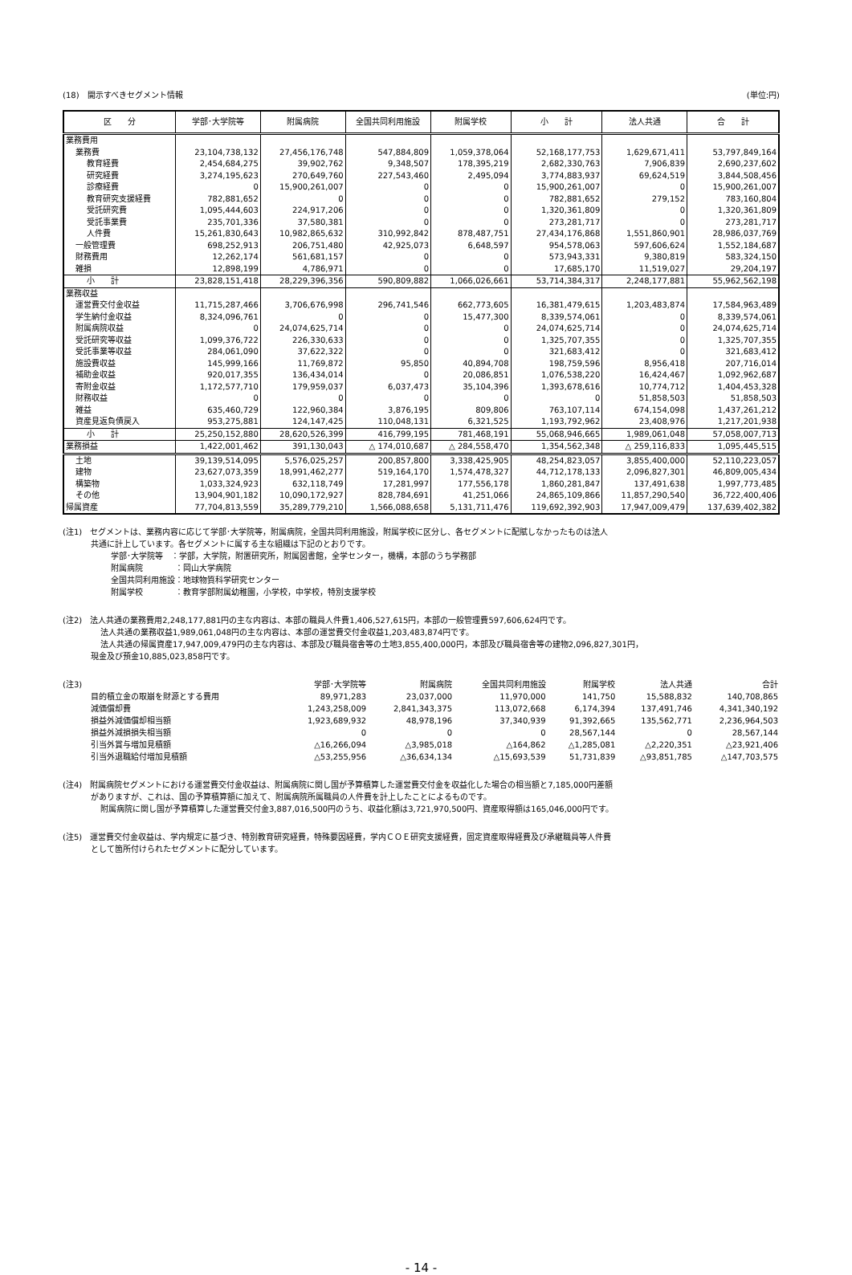(18)　開示すべきセグメント情報 (単位:円)
| 区 分 | 学部･大学院等 | 附属病院 | 全国共同利用施設 | 附属学校 | 小 計 | 法人共通 | 合 計 |
| --- | --- | --- | --- | --- | --- | --- | --- |
| 業務費用 | | | | | | | |
| 業務費 | 23,104,738,132 | 27,456,176,748 | 547,884,809 | 1,059,378,064 | 52,168,177,753 | 1,629,671,411 | 53,797,849,164 |
| 教育経費 | 2,454,684,275 | 39,902,762 | 9,348,507 | 178,395,219 | 2,682,330,763 | 7,906,839 | 2,690,237,602 |
| 研究経費 | 3,274,195,623 | 270,649,760 | 227,543,460 | 2,495,094 | 3,774,883,937 | 69,624,519 | 3,844,508,456 |
| 診療経費 | 0 | 15,900,261,007 | 0 | 0 | 15,900,261,007 | 0 | 15,900,261,007 |
| 教育研究支援経費 | 782,881,652 | 0 | 0 | 0 | 782,881,652 | 279,152 | 783,160,804 |
| 受託研究費 | 1,095,444,603 | 224,917,206 | 0 | 0 | 1,320,361,809 | 0 | 1,320,361,809 |
| 受託事業費 | 235,701,336 | 37,580,381 | 0 | 0 | 273,281,717 | 0 | 273,281,717 |
| 人件費 | 15,261,830,643 | 10,982,865,632 | 310,992,842 | 878,487,751 | 27,434,176,868 | 1,551,860,901 | 28,986,037,769 |
| 一般管理費 | 698,252,913 | 206,751,480 | 42,925,073 | 6,648,597 | 954,578,063 | 597,606,624 | 1,552,184,687 |
| 財務費用 | 12,262,174 | 561,681,157 | 0 | 0 | 573,943,331 | 9,380,819 | 583,324,150 |
| 雑損 | 12,898,199 | 4,786,971 | 0 | 0 | 17,685,170 | 11,519,027 | 29,204,197 |
| 小 計 | 23,828,151,418 | 28,229,396,356 | 590,809,882 | 1,066,026,661 | 53,714,384,317 | 2,248,177,881 | 55,962,562,198 |
| 業務収益 | | | | | | | |
| 運営費交付金収益 | 11,715,287,466 | 3,706,676,998 | 296,741,546 | 662,773,605 | 16,381,479,615 | 1,203,483,874 | 17,584,963,489 |
| 学生納付金収益 | 8,324,096,761 | 0 | 0 | 15,477,300 | 8,339,574,061 | 0 | 8,339,574,061 |
| 附属病院収益 | 0 | 24,074,625,714 | 0 | 0 | 24,074,625,714 | 0 | 24,074,625,714 |
| 受託研究等収益 | 1,099,376,722 | 226,330,633 | 0 | 0 | 1,325,707,355 | 0 | 1,325,707,355 |
| 受託事業等収益 | 284,061,090 | 37,622,322 | 0 | 0 | 321,683,412 | 0 | 321,683,412 |
| 施設費収益 | 145,999,166 | 11,769,872 | 95,850 | 40,894,708 | 198,759,596 | 8,956,418 | 207,716,014 |
| 補助金収益 | 920,017,355 | 136,434,014 | 0 | 20,086,851 | 1,076,538,220 | 16,424,467 | 1,092,962,687 |
| 寄附金収益 | 1,172,577,710 | 179,959,037 | 6,037,473 | 35,104,396 | 1,393,678,616 | 10,774,712 | 1,404,453,328 |
| 財務収益 | 0 | 0 | 0 | 0 | 0 | 51,858,503 | 51,858,503 |
| 雑益 | 635,460,729 | 122,960,384 | 3,876,195 | 809,806 | 763,107,114 | 674,154,098 | 1,437,261,212 |
| 資産見返負債戻入 | 953,275,881 | 124,147,425 | 110,048,131 | 6,321,525 | 1,193,792,962 | 23,408,976 | 1,217,201,938 |
| 小 計 | 25,250,152,880 | 28,620,526,399 | 416,799,195 | 781,468,191 | 55,068,946,665 | 1,989,061,048 | 57,058,007,713 |
| 業務損益 | 1,422,001,462 | 391,130,043 | △ 174,010,687 | △ 284,558,470 | 1,354,562,348 | △ 259,116,833 | 1,095,445,515 |
| 土地 | 39,139,514,095 | 5,576,025,257 | 200,857,800 | 3,338,425,905 | 48,254,823,057 | 3,855,400,000 | 52,110,223,057 |
| 建物 | 23,627,073,359 | 18,991,462,277 | 519,164,170 | 1,574,478,327 | 44,712,178,133 | 2,096,827,301 | 46,809,005,434 |
| 構築物 | 1,033,324,923 | 632,118,749 | 17,281,997 | 177,556,178 | 1,860,281,847 | 137,491,638 | 1,997,773,485 |
| その他 | 13,904,901,182 | 10,090,172,927 | 828,784,691 | 41,251,066 | 24,865,109,866 | 11,857,290,540 | 36,722,400,406 |
| 帰属資産 | 77,704,813,559 | 35,289,779,210 | 1,566,088,658 | 5,131,711,476 | 119,692,392,903 | 17,947,009,479 | 137,639,402,382 |
(注1)　セグメントは、業務内容に応じて学部･大学院等，附属病院，全国共同利用施設，附属学校に区分し、各セグメントに配賦しなかったものは法人
共通に計上しています。各セグメントに属する主な組織は下記のとおりです。
学部･大学院等　：学部，大学院，附置研究所，附属図書館，全学センター，機構，本部のうち学務部
附属病院　　　　：岡山大学病院
全国共同利用施設：地球物質科学研究センター
附属学校　　　　：教育学部附属幼稚園，小学校，中学校，特別支援学校
(注2)　法人共通の業務費用2,248,177,881円の主な内容は、本部の職員人件費1,406,527,615円，本部の一般管理費597,606,624円です。
法人共通の業務収益1,989,061,048円の主な内容は、本部の運営費交付金収益1,203,483,874円です。
法人共通の帰属資産17,947,009,479円の主な内容は、本部及び職員宿舎等の土地3,855,400,000円，本部及び職員宿舎等の建物2,096,827,301円，
現金及び預金10,885,023,858円です。
| (注3) | 学部･大学院等 | 附属病院 | 全国共同利用施設 | 附属学校 | 法人共通 | 合計 |
| 目的積立金の取崩を財源とする費用 | 89,971,283 | 23,037,000 | 11,970,000 | 141,750 | 15,588,832 | 140,708,865 |
| 減価償却費 | 1,243,258,009 | 2,841,343,375 | 113,072,668 | 6,174,394 | 137,491,746 | 4,341,340,192 |
| 損益外減価償却相当額 | 1,923,689,932 | 48,978,196 | 37,340,939 | 91,392,665 | 135,562,771 | 2,236,964,503 |
| 損益外減損損失相当額 | 0 | 0 | 0 | 28,567,144 | 0 | 28,567,144 |
| 引当外賞与増加見積額 | △16,266,094 | △3,985,018 | △164,862 | △1,285,081 | △2,220,351 | △23,921,406 |
| 引当外退職給付増加見積額 | △53,255,956 | △36,634,134 | △15,693,539 | 51,731,839 | △93,851,785 | △147,703,575 |
(注4)　附属病院セグメントにおける運営費交付金収益は、附属病院に関し国が予算積算した運営費交付金を収益化した場合の相当額と7,185,000円差額
がありますが、これは、国の予算積算額に加えて、附属病院所属職員の人件費を計上したことによるものです。
附属病院に関し国が予算積算した運営費交付金3,887,016,500円のうち、収益化額は3,721,970,500円、資産取得額は165,046,000円です。
(注5)　運営費交付金収益は、学内規定に基づき、特別教育研究経費，特殊要因経費，学内ＣＯＥ研究支援経費，固定資産取得経費及び承継職員等人件費
として箇所付けられたセグメントに配分しています。
- 14 -